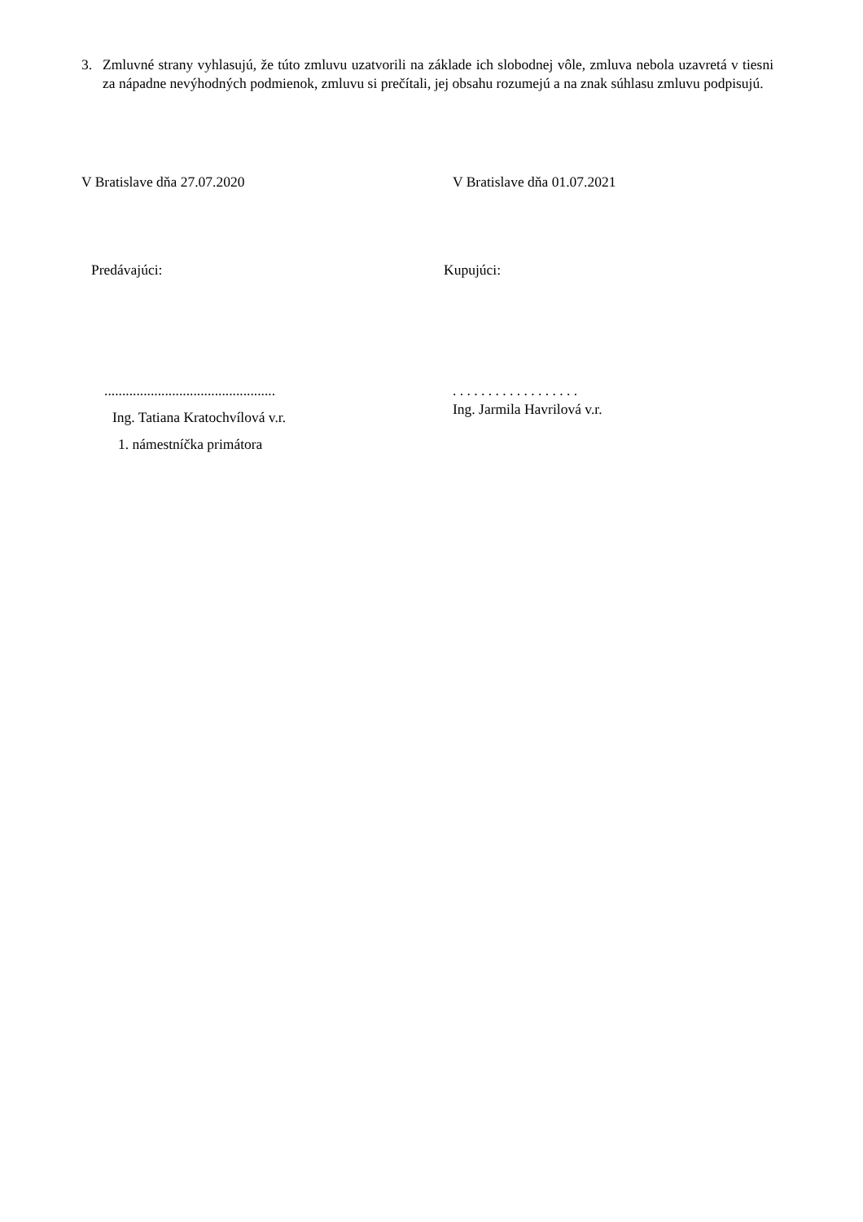3. Zmluvné strany vyhlasujú, že túto zmluvu uzatvorili na základe ich slobodnej vôle, zmluva nebola uzavretá v tiesni za nápadne nevýhodných podmienok, zmluvu si prečítali, jej obsahu rozumejú a na znak súhlasu zmluvu podpisujú.
V Bratislave dňa 27.07.2020 V Bratislave dňa 01.07.2021
Predávajúci: Kupujúci:
................................................
Ing. Tatiana Kratochvílová v.r.
1. námestníčka primátora
. . . . . . . . . . . . . . . . . .
Ing. Jarmila Havrilová v.r.